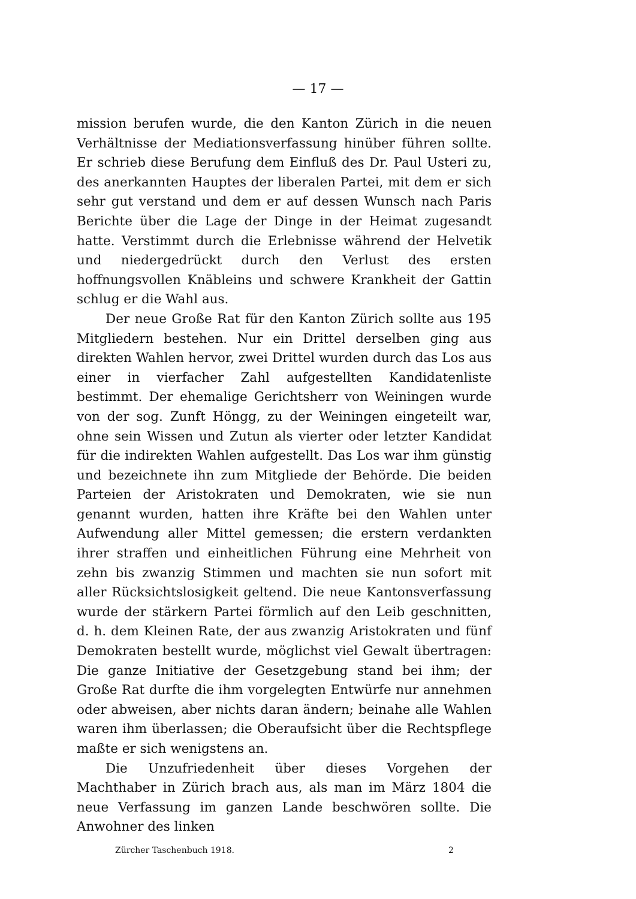— 17 —
mission berufen wurde, die den Kanton Zürich in die neuen Verhältnisse der Mediationsverfassung hinüber führen sollte. Er schrieb diese Berufung dem Einfluß des Dr. Paul Usteri zu, des anerkannten Hauptes der liberalen Partei, mit dem er sich sehr gut verstand und dem er auf dessen Wunsch nach Paris Berichte über die Lage der Dinge in der Heimat zugesandt hatte. Verstimmt durch die Erlebnisse während der Helvetik und niedergedrückt durch den Verlust des ersten hoffnungsvollen Knäbleins und schwere Krankheit der Gattin schlug er die Wahl aus.
Der neue Große Rat für den Kanton Zürich sollte aus 195 Mitgliedern bestehen. Nur ein Drittel derselben ging aus direkten Wahlen hervor, zwei Drittel wurden durch das Los aus einer in vierfacher Zahl aufgestellten Kandidatenliste bestimmt. Der ehemalige Gerichtsherr von Weiningen wurde von der sog. Zunft Höngg, zu der Weiningen eingeteilt war, ohne sein Wissen und Zutun als vierter oder letzter Kandidat für die indirekten Wahlen aufgestellt. Das Los war ihm günstig und bezeichnete ihn zum Mitgliede der Behörde. Die beiden Parteien der Aristokraten und Demokraten, wie sie nun genannt wurden, hatten ihre Kräfte bei den Wahlen unter Aufwendung aller Mittel gemessen; die erstern verdankten ihrer straffen und einheitlichen Führung eine Mehrheit von zehn bis zwanzig Stimmen und machten sie nun sofort mit aller Rücksichtslosigkeit geltend. Die neue Kantonsverfassung wurde der stärkern Partei förmlich auf den Leib geschnitten, d. h. dem Kleinen Rate, der aus zwanzig Aristokraten und fünf Demokraten bestellt wurde, möglichst viel Gewalt übertragen: Die ganze Initiative der Gesetzgebung stand bei ihm; der Große Rat durfte die ihm vorgelegten Entwürfe nur annehmen oder abweisen, aber nichts daran ändern; beinahe alle Wahlen waren ihm überlassen; die Oberaufsicht über die Rechtspflege maßte er sich wenigstens an.
Die Unzufriedenheit über dieses Vorgehen der Machthaber in Zürich brach aus, als man im März 1804 die neue Verfassung im ganzen Lande beschwören sollte. Die Anwohner des linken
Zürcher Taschenbuch 1918. 2